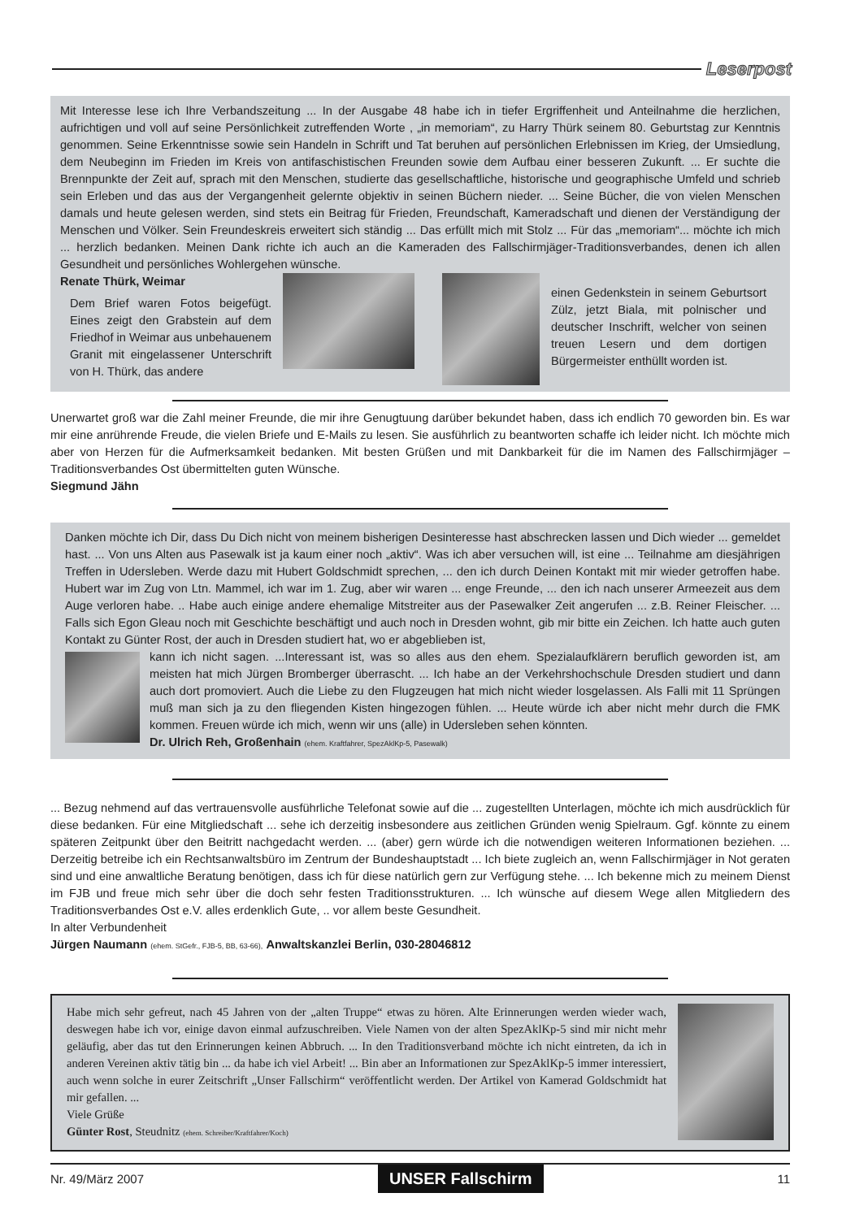Leserpost
Mit Interesse lese ich Ihre Verbandszeitung ... In der Ausgabe 48 habe ich in tiefer Ergriffenheit und Anteilnahme die herzlichen, aufrichtigen und voll auf seine Persönlichkeit zutreffenden Worte , „in memoriam“, zu Harry Thürk seinem 80. Geburtstag zur Kenntnis genommen. Seine Erkenntnisse sowie sein Handeln in Schrift und Tat beruhen auf persönlichen Erlebnissen im Krieg, der Umsiedlung, dem Neubeginn im Frieden im Kreis von antifaschistischen Freunden sowie dem Aufbau einer besseren Zukunft. ... Er suchte die Brennpunkte der Zeit auf, sprach mit den Menschen, studierte das gesellschaftliche, historische und geographische Umfeld und schrieb sein Erleben und das aus der Vergangenheit gelernte objektiv in seinen Büchern nieder. ... Seine Bücher, die von vielen Menschen damals und heute gelesen werden, sind stets ein Beitrag für Frieden, Freundschaft, Kameradschaft und dienen der Verständigung der Menschen und Völker. Sein Freundeskreis erweitert sich ständig ... Das erfüllt mich mit Stolz ... Für das „memoriam“... möchte ich mich ... herzlich bedanken. Meinen Dank richte ich auch an die Kameraden des Fallschirmjäger-Traditionsverbandes, denen ich allen Gesundheit und persönliches Wohlergehen wünsche.
Renate Thürk, Weimar
Dem Brief waren Fotos beigefügt. Eines zeigt den Grabstein auf dem Friedhof in Weimar aus unbehauenem Granit mit eingelassener Unterschrift von H. Thürk, das andere
einen Gedenkstein in seinem Geburtsort Zülz, jetzt Biala, mit polnischer und deutscher Inschrift, welcher von seinen treuen Lesern und dem dortigen Bürgermeister enthüllt worden ist.
Unerwartet groß war die Zahl meiner Freunde, die mir ihre Genugtuung darüber bekundet haben, dass ich endlich 70 geworden bin. Es war mir eine anrührende Freude, die vielen Briefe und E-Mails zu lesen. Sie ausführlich zu beantworten schaffe ich leider nicht. Ich möchte mich aber von Herzen für die Aufmerksamkeit bedanken. Mit besten Grüßen und mit Dankbarkeit für die im Namen des Fallschirmjäger – Traditionsverbandes Ost übermittelten guten Wünsche.
Siegmund Jähn
Danken möchte ich Dir, dass Du Dich nicht von meinem bisherigen Desinteresse hast abschrecken lassen und Dich wieder ... gemeldet hast. ... Von uns Alten aus Pasewalk ist ja kaum einer noch „aktiv“. Was ich aber versuchen will, ist eine ... Teilnahme am diesjährigen Treffen in Udersleben. Werde dazu mit Hubert Goldschmidt sprechen, ... den ich durch Deinen Kontakt mit mir wieder getroffen habe. Hubert war im Zug von Ltn. Mammel, ich war im 1. Zug, aber wir waren ... enge Freunde, ... den ich nach unserer Armeezeit aus dem Auge verloren habe. .. Habe auch einige andere ehemalige Mitstreiter aus der Pasewalker Zeit angerufen ... z.B. Reiner Fleischer. ... Falls sich Egon Gleau noch mit Geschichte beschäftigt und auch noch in Dresden wohnt, gib mir bitte ein Zeichen. Ich hatte auch guten Kontakt zu Günter Rost, der auch in Dresden studiert hat, wo er abgeblieben ist,
kann ich nicht sagen. ...Interessant ist, was so alles aus den ehem. Spezialaufklärern beruflich geworden ist, am meisten hat mich Jürgen Bromberger überrascht. ... Ich habe an der Verkehrshochschule Dresden studiert und dann auch dort promoviert. Auch die Liebe zu den Flugzeugen hat mich nicht wieder losgelassen. Als Falli mit 11 Sprüngen muß man sich ja zu den fliegenden Kisten hingezogen fühlen. ... Heute würde ich aber nicht mehr durch die FMK kommen. Freuen würde ich mich, wenn wir uns (alle) in Udersleben sehen könnten.
Dr. Ulrich Reh, Großenhain (ehem. Kraftfahrer, SpezAklKp-5, Pasewalk)
... Bezug nehmend auf das vertrauensvolle ausführliche Telefonat sowie auf die ... zugestellten Unterlagen, möchte ich mich ausdrücklich für diese bedanken. Für eine Mitgliedschaft ... sehe ich derzeitig insbesondere aus zeitlichen Gründen wenig Spielraum. Ggf. könnte zu einem späteren Zeitpunkt über den Beitritt nachgedacht werden. ... (aber) gern würde ich die notwendigen weiteren Informationen beziehen. ... Derzeitig betreibe ich ein Rechtsanwaltsbüro im Zentrum der Bundeshauptstadt ... Ich biete zugleich an, wenn Fallschirmjäger in Not geraten sind und eine anwaltliche Beratung benötigen, dass ich für diese natürlich gern zur Verfügung stehe. ... Ich bekenne mich zu meinem Dienst im FJB und freue mich sehr über die doch sehr festen Traditionsstrukturen. ... Ich wünsche auf diesem Wege allen Mitgliedern des Traditionsverbandes Ost e.V. alles erdenklich Gute, .. vor allem beste Gesundheit.
In alter Verbundenheit
Jürgen Naumann (ehem. StGefr., FJB-5, BB, 63-66), Anwaltskanzlei Berlin, 030-28046812
Habe mich sehr gefreut, nach 45 Jahren von der „alten Truppe“ etwas zu hören. Alte Erinnerungen werden wieder wach, deswegen habe ich vor, einige davon einmal aufzuschreiben. Viele Namen von der alten SpezAklKp-5 sind mir nicht mehr geläufig, aber das tut den Erinnerungen keinen Abbruch. ... In den Traditionsverband möchte ich nicht eintreten, da ich in anderen Vereinen aktiv tätig bin ... da habe ich viel Arbeit! ... Bin aber an Informationen zur SpezAklKp-5 immer interessiert, auch wenn solche in eurer Zeitschrift „Unser Fallschirm“ veröffentlicht werden. Der Artikel von Kamerad Goldschmidt hat mir gefallen. ...
Viele Grüße
Günter Rost, Steudnitz (ehem. Schreiber/Kraftfahrer/Koch)
Nr. 49/März 2007 UNSER Fallschirm 11